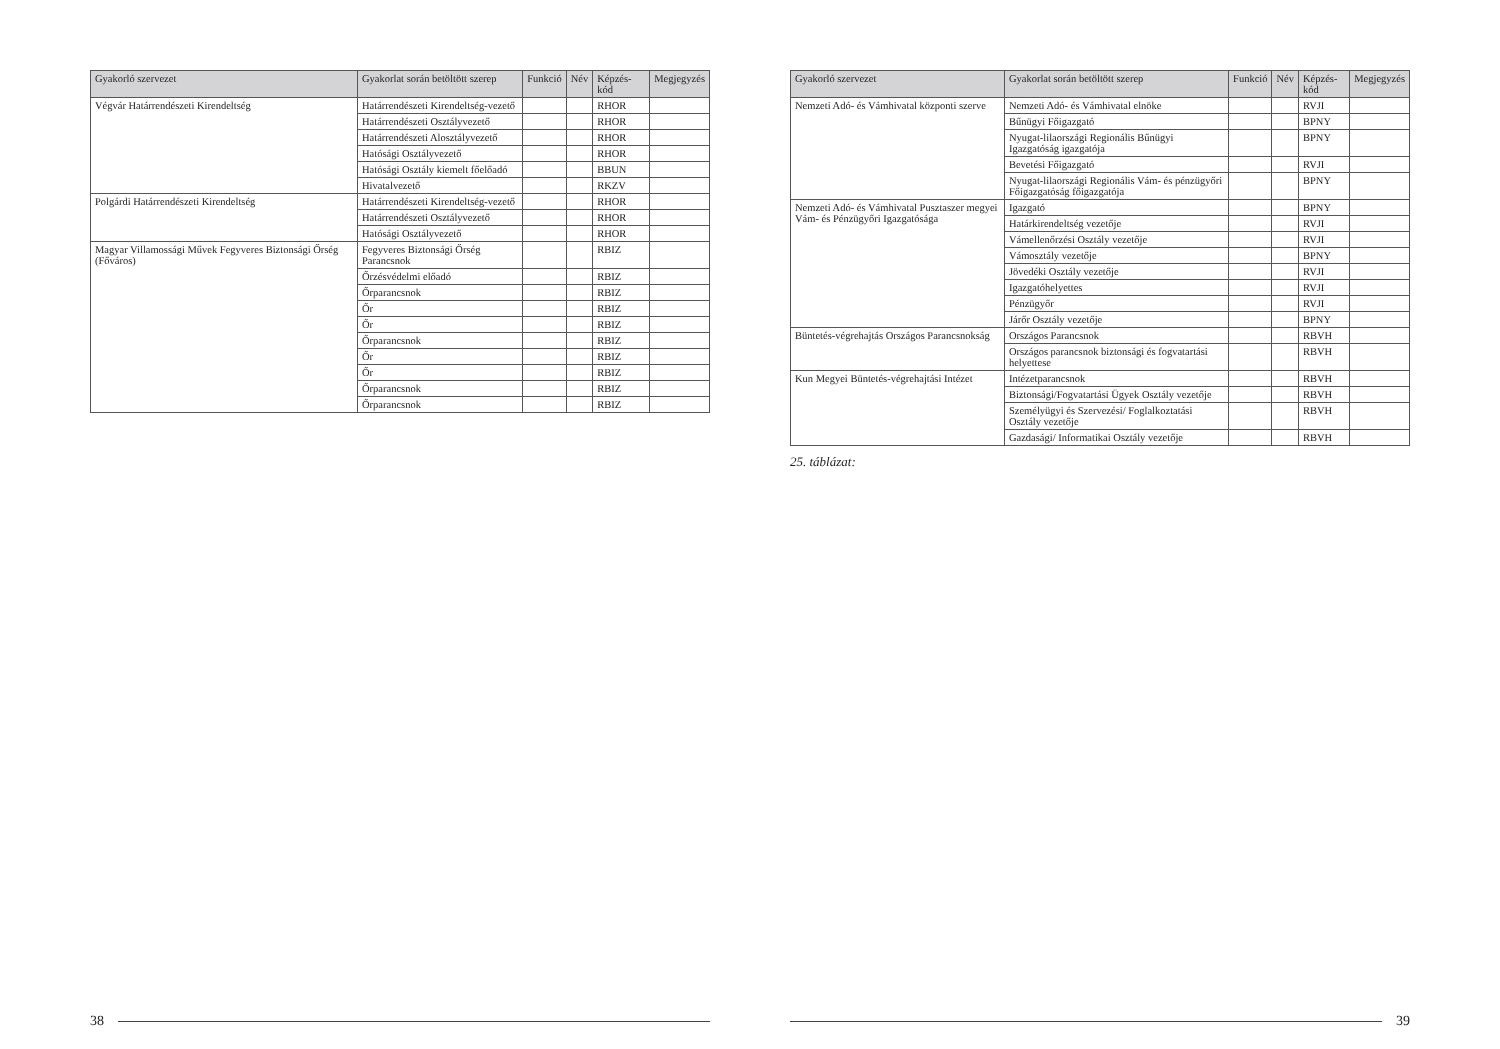| Gyakorló szervezet | Gyakorlat során betöltött szerep | Funkció | Név | Képzés-kód | Megjegyzés |
| --- | --- | --- | --- | --- | --- |
| Végvár Határrendészeti Kirendeltség | Határrendészeti Kirendeltség-vezető | | | RHOR | |
| | Határrendészeti Osztályvezető | | | RHOR | |
| | Határrendészeti Alosztályvezető | | | RHOR | |
| | Hatósági Osztályvezető | | | RHOR | |
| | Hatósági Osztály kiemelt főelőadó | | | BBUN | |
| | Hivatalvezető | | | RKZV | |
| Polgárdi Határrendészeti Kirendeltség | Határrendészeti Kirendeltség-vezető | | | RHOR | |
| | Határrendészeti Osztályvezető | | | RHOR | |
| | Hatósági Osztályvezető | | | RHOR | |
| Magyar Villamossági Művek Fegyveres Biztonsági Őrség (Főváros) | Fegyveres Biztonsági Őrség Parancsnok | | | RBIZ | |
| | Őrzésvédelmi előadó | | | RBIZ | |
| | Őrparancsnok | | | RBIZ | |
| | Őr | | | RBIZ | |
| | Őr | | | RBIZ | |
| | Őrparancsnok | | | RBIZ | |
| | Őr | | | RBIZ | |
| | Őr | | | RBIZ | |
| | Őrparancsnok | | | RBIZ | |
| | Őrparancsnok | | | RBIZ | |
38
| Gyakorló szervezet | Gyakorlat során betöltött szerep | Funkció | Név | Képzés-kód | Megjegyzés |
| --- | --- | --- | --- | --- | --- |
| Nemzeti Adó- és Vámhivatal központi szerve | Nemzeti Adó- és Vámhivatal elnöke | | | RVJI | |
| | Bűnügyi Főigazgató | | | BPNY | |
| | Nyugat-lilaországi Regionális Bűnügyi Igazgatóság igazgatója | | | BPNY | |
| | Bevetési Főigazgató | | | RVJI | |
| | Nyugat-lilaországi Regionális Vám- és pénzügyőri Főigazgatóság főigazgatója | | | BPNY | |
| Nemzeti Adó- és Vámhivatal Pusztaszer megyei Vám- és Pénzügyőri Igazgatósága | Igazgató | | | BPNY | |
| | Határkirendeltség vezetője | | | RVJI | |
| | Vámellenőrzési Osztály vezetője | | | RVJI | |
| | Vámosztály vezetője | | | BPNY | |
| | Jövedéki Osztály vezetője | | | RVJI | |
| | Igazgatóhelyettes | | | RVJI | |
| | Pénzügyőr | | | RVJI | |
| | Járőr Osztály vezetője | | | BPNY | |
| Büntetés-végrehajtás Országos Parancsnokság | Országos Parancsnok | | | RBVH | |
| | Országos parancsnok biztonsági és fogvatartási helyettese | | | RBVH | |
| Kun Megyei Büntetés-végrehajtási Intézet | Intézetparancsnok | | | RBVH | |
| | Biztonsági/Fogvatartási Ügyek Osztály vezetője | | | RBVH | |
| | Személyügyi és Szervezési/ Foglalkoztatási Osztály vezetője | | | RBVH | |
| | Gazdasági/ Informatikai Osztály vezetője | | | RBVH | |
25. táblázat:
39